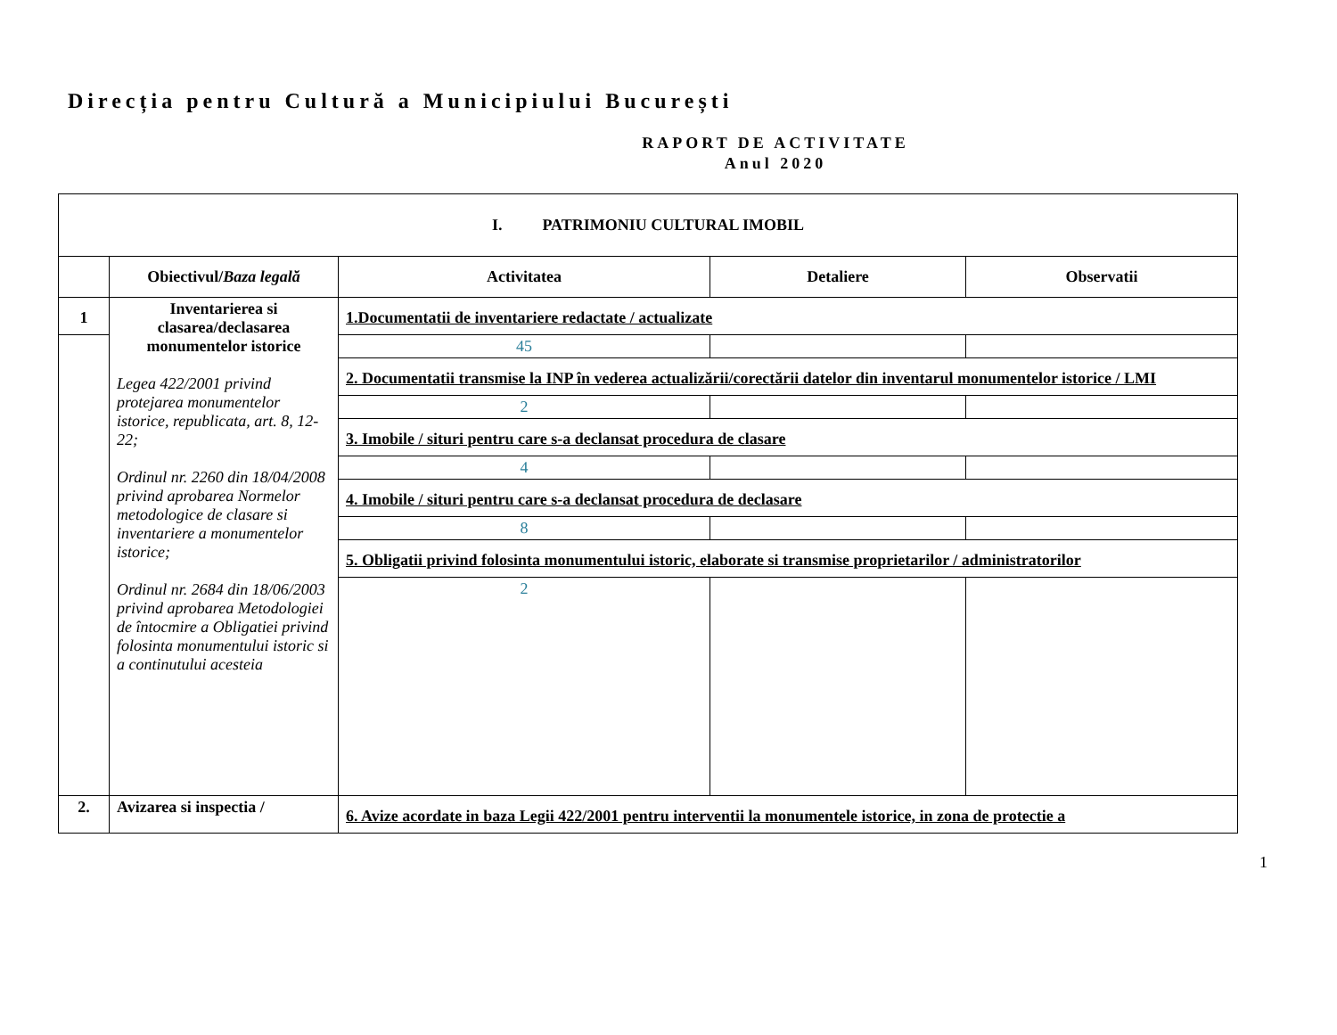Direcția pentru Cultură a Municipiului București
RAPORT DE ACTIVITATE
Anul 2020
| I. PATRIMONIU CULTURAL IMOBIL | | | | |
| | Obiectivul/ Baza legală | Activitatea | Detaliere | Observatii |
| 1 | Inventarierea si clasarea/declasarea monumentelor istorice Legea 422/2001 privind protejarea monumentelor istorice, republicata, art. 8, 12-22; Ordinul nr. 2260 din 18/04/2008 privind aprobarea Normelor metodologice de clasare si inventariere a monumentelor istorice; Ordinul nr. 2684 din 18/06/2003 privind aprobarea Metodologiei de întocmire a Obligatiei privind folosinta monumentului istoric si a continutului acesteia | 1.Documentatii de inventariere redactate / actualizate | | |
| | | 45 | | |
| | | 2. Documentatii transmise la INP în vederea actualizării/corectării datelor din inventarul monumentelor istorice / LMI | | |
| | | 2 | | |
| | | 3. Imobile / situri pentru care s-a declansat procedura de clasare | | |
| | | 4 | | |
| | | 4. Imobile / situri pentru care s-a declansat procedura de declasare | | |
| | | 8 | | |
| | | 5. Obligatii privind folosinta monumentului istoric, elaborate si transmise proprietarilor / administratorilor | | |
| | | 2 | | |
| 2. | Avizarea si inspectia / | 6. Avize acordate in baza Legii 422/2001 pentru interventii la monumentele istorice, in zona de protectie a | | |
1